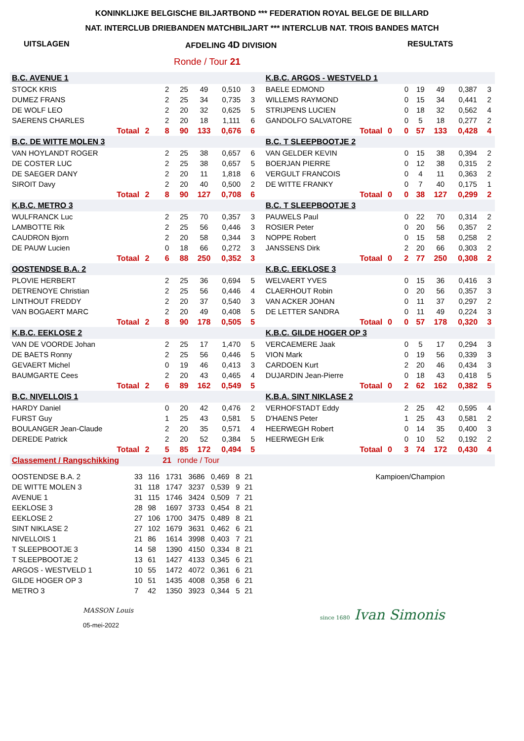KONINKLIJKE BELGISCHE BILJARTBOND *** FEDERATION ROYAL BELGE DE BILLARD
NAT. INTERCLUB DRIEBANDEN MATCHBILJART *** INTERCLUB NAT. TROIS BANDES MATCH
UITSLAGEN AFDELING 4D DIVISION RESULTATS
Ronde / Tour 21
| B.C. AVENUE 1 | | | | | | | | | K.B.C. ARGOS - WESTVELD 1 | | | | | | | |
| STOCK KRIS | | | 2 | 25 | 49 | 0,510 | 3 | | BAELE EDMOND | | | 0 | 19 | 49 | 0,387 | 3 |
| DUMEZ FRANS | | | 2 | 25 | 34 | 0,735 | 3 | | WILLEMS RAYMOND | | | 0 | 15 | 34 | 0,441 | 2 |
| DE WOLF LEO | | | 2 | 20 | 32 | 0,625 | 5 | | STRIJPENS LUCIEN | | | 0 | 18 | 32 | 0,562 | 4 |
| SAERENS CHARLES | | | 2 | 20 | 18 | 1,111 | 6 | | GANDOLFO SALVATORE | | | 0 | 5 | 18 | 0,277 | 2 |
| Totaal | 2 | | 8 | 90 | 133 | 0,676 | 6 | | Totaal | 0 | | 0 | 57 | 133 | 0,428 | 4 |
| B.C. DE WITTE MOLEN 3 | | | | | | | | | B.C. T SLEEPBOOTJE 2 | | | | | | | |
| VAN HOYLANDT ROGER | | | 2 | 25 | 38 | 0,657 | 6 | | VAN GELDER KEVIN | | | 0 | 15 | 38 | 0,394 | 2 |
| DE COSTER LUC | | | 2 | 25 | 38 | 0,657 | 5 | | BOERJAN PIERRE | | | 0 | 12 | 38 | 0,315 | 2 |
| DE SAEGER DANY | | | 2 | 20 | 11 | 1,818 | 6 | | VERGULT FRANCOIS | | | 0 | 4 | 11 | 0,363 | 2 |
| SIROIT Davy | | | 2 | 20 | 40 | 0,500 | 2 | | DE WITTE FRANKY | | | 0 | 7 | 40 | 0,175 | 1 |
| Totaal | 2 | | 8 | 90 | 127 | 0,708 | 6 | | Totaal | 0 | | 0 | 38 | 127 | 0,299 | 2 |
| K.B.C. METRO 3 | | | | | | | | | B.C. T SLEEPBOOTJE 3 | | | | | | | |
| WULFRANCK Luc | | | 2 | 25 | 70 | 0,357 | 3 | | PAUWELS Paul | | | 0 | 22 | 70 | 0,314 | 2 |
| LAMBOTTE Rik | | | 2 | 25 | 56 | 0,446 | 3 | | ROSIER Peter | | | 0 | 20 | 56 | 0,357 | 2 |
| CAUDRON Bjorn | | | 2 | 20 | 58 | 0,344 | 3 | | NOPPE Robert | | | 0 | 15 | 58 | 0,258 | 2 |
| DE PAUW Lucien | | | 0 | 18 | 66 | 0,272 | 3 | | JANSSENS Dirk | | | 2 | 20 | 66 | 0,303 | 2 |
| Totaal | 2 | | 6 | 88 | 250 | 0,352 | 3 | | Totaal | 0 | | 2 | 77 | 250 | 0,308 | 2 |
| OOSTENDSE B.A. 2 | | | | | | | | | K.B.C. EEKLOSE 3 | | | | | | | |
| PLOVIE HERBERT | | | 2 | 25 | 36 | 0,694 | 5 | | WELVAERT YVES | | | 0 | 15 | 36 | 0,416 | 3 |
| DETRENOYE Christian | | | 2 | 25 | 56 | 0,446 | 4 | | CLAERHOUT Robin | | | 0 | 20 | 56 | 0,357 | 3 |
| LINTHOUT FREDDY | | | 2 | 20 | 37 | 0,540 | 3 | | VAN ACKER JOHAN | | | 0 | 11 | 37 | 0,297 | 2 |
| VAN BOGAERT MARC | | | 2 | 20 | 49 | 0,408 | 5 | | DE LETTER SANDRA | | | 0 | 11 | 49 | 0,224 | 3 |
| Totaal | 2 | | 8 | 90 | 178 | 0,505 | 5 | | Totaal | 0 | | 0 | 57 | 178 | 0,320 | 3 |
| K.B.C. EEKLOSE 2 | | | | | | | | | K.B.C. GILDE HOGER OP 3 | | | | | | | |
| VAN DE VOORDE Johan | | | 2 | 25 | 17 | 1,470 | 5 | | VERCAEMERE Jaak | | | 0 | 5 | 17 | 0,294 | 3 |
| DE BAETS Ronny | | | 2 | 25 | 56 | 0,446 | 5 | | VION Mark | | | 0 | 19 | 56 | 0,339 | 3 |
| GEVAERT Michel | | | 0 | 19 | 46 | 0,413 | 3 | | CARDOEN Kurt | | | 2 | 20 | 46 | 0,434 | 3 |
| BAUMGARTE Cees | | | 2 | 20 | 43 | 0,465 | 4 | | DUJARDIN Jean-Pierre | | | 0 | 18 | 43 | 0,418 | 5 |
| Totaal | 2 | | 6 | 89 | 162 | 0,549 | 5 | | Totaal | 0 | | 2 | 62 | 162 | 0,382 | 5 |
| B.C. NIVELLOIS 1 | | | | | | | | | K.B.A. SINT NIKLASE 2 | | | | | | | |
| HARDY Daniel | | | 0 | 20 | 42 | 0,476 | 2 | | VERHOFSTADT Eddy | | | 2 | 25 | 42 | 0,595 | 4 |
| FURST Guy | | | 1 | 25 | 43 | 0,581 | 5 | | D'HAENS Peter | | | 1 | 25 | 43 | 0,581 | 2 |
| BOULANGER Jean-Claude | | | 2 | 20 | 35 | 0,571 | 4 | | HEERWEGH Robert | | | 0 | 14 | 35 | 0,400 | 3 |
| DEREDE Patrick | | | 2 | 20 | 52 | 0,384 | 5 | | HEERWEGH Erik | | | 0 | 10 | 52 | 0,192 | 2 |
| Totaal | 2 | | 5 | 85 | 172 | 0,494 | 5 | | Totaal | 0 | | 3 | 74 | 172 | 0,430 | 4 |
| Classement / Rangschikking | | | 21 | ronde / Tour | | | | | | | | | | | | |
| OOSTENDSE B.A. 2 | 33 | 116 | 1731 | 3686 | 0,469 | 8 | 21 | | Kampioen/Champion |
| DE WITTE MOLEN 3 | 31 | 118 | 1747 | 3237 | 0,539 | 9 | 21 | | |
| AVENUE 1 | 31 | 115 | 1746 | 3424 | 0,509 | 7 | 21 | | |
| EEKLOSE 3 | 28 | 98 | 1697 | 3733 | 0,454 | 8 | 21 | | |
| EEKLOSE 2 | 27 | 106 | 1700 | 3475 | 0,489 | 8 | 21 | | |
| SINT NIKLASE 2 | 27 | 102 | 1679 | 3631 | 0,462 | 6 | 21 | | |
| NIVELLOIS 1 | 21 | 86 | 1614 | 3998 | 0,403 | 7 | 21 | | |
| T SLEEPBOOTJE 3 | 14 | 58 | 1390 | 4150 | 0,334 | 8 | 21 | | |
| T SLEEPBOOTJE 2 | 13 | 61 | 1427 | 4133 | 0,345 | 6 | 21 | | |
| ARGOS - WESTVELD 1 | 10 | 55 | 1472 | 4072 | 0,361 | 6 | 21 | | |
| GILDE HOGER OP 3 | 10 | 51 | 1435 | 4008 | 0,358 | 6 | 21 | | |
| METRO 3 | 7 | 42 | 1350 | 3923 | 0,344 | 5 | 21 | | |
MASSON Louis
05-mei-2022
since 1680 Ivan Simonis